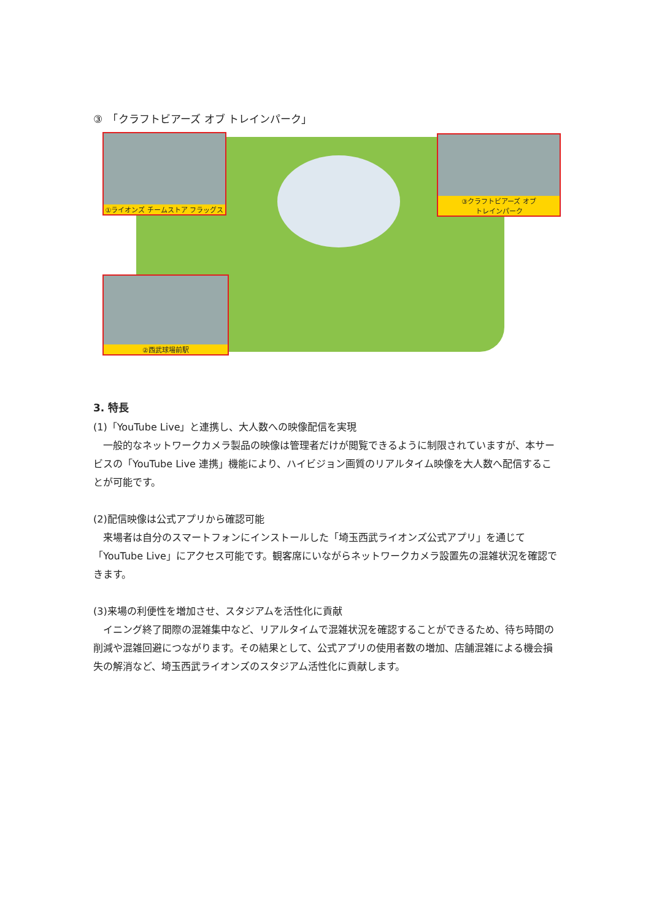③　「クラフトビアーズ オブ トレインパーク」
①ライオンズ チームストア フラッグス
③クラフトビアーズ オブ
トレインパーク
②西武球場前駅
3. 特長
(1)「YouTube Live」と連携し、大人数への映像配信を実現
　一般的なネットワークカメラ製品の映像は管理者だけが閲覧できるように制限されていますが、本サービスの「YouTube Live 連携」機能により、ハイビジョン画質のリアルタイム映像を大人数へ配信することが可能です。
(2)配信映像は公式アプリから確認可能
　来場者は自分のスマートフォンにインストールした「埼玉西武ライオンズ公式アプリ」を通じて「YouTube Live」にアクセス可能です。観客席にいながらネットワークカメラ設置先の混雑状況を確認できます。
(3)来場の利便性を増加させ、スタジアムを活性化に貢献
　イニング終了間際の混雑集中など、リアルタイムで混雑状況を確認することができるため、待ち時間の削減や混雑回避につながります。その結果として、公式アプリの使用者数の増加、店舗混雑による機会損失の解消など、埼玉西武ライオンズのスタジアム活性化に貢献します。